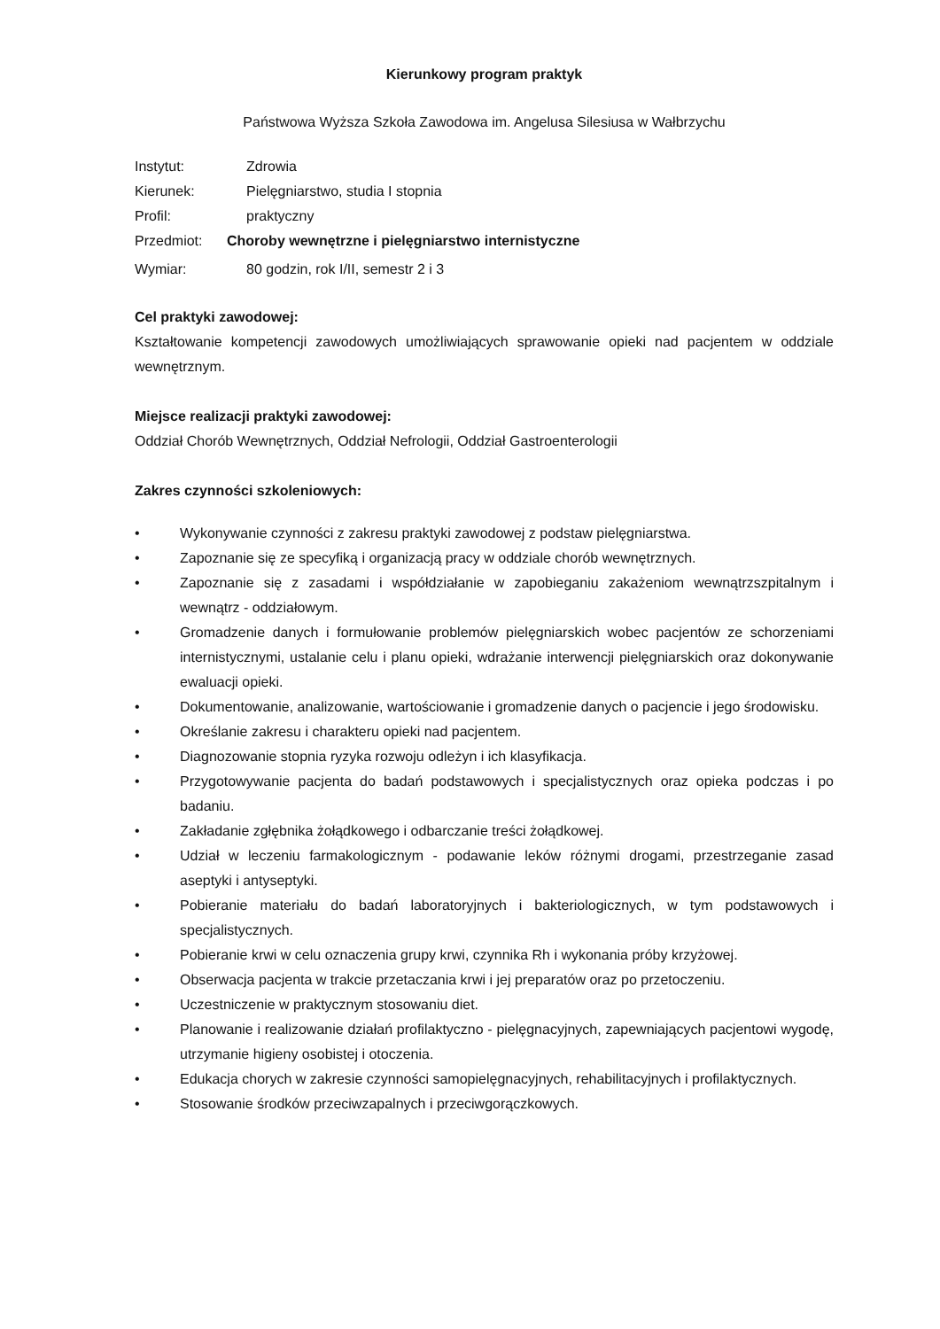Kierunkowy program praktyk
Państwowa Wyższa Szkoła Zawodowa im. Angelusa Silesiusa w Wałbrzychu
Instytut: Zdrowia
Kierunek: Pielęgniarstwo, studia I stopnia
Profil: praktyczny
Przedmiot: Choroby wewnętrzne i pielęgniarstwo internistyczne
Wymiar: 80 godzin, rok I/II, semestr 2 i 3
Cel praktyki zawodowej:
Kształtowanie kompetencji zawodowych umożliwiających sprawowanie opieki nad pacjentem w oddziale wewnętrznym.
Miejsce realizacji praktyki zawodowej:
Oddział Chorób Wewnętrznych, Oddział Nefrologii, Oddział Gastroenterologii
Zakres czynności szkoleniowych:
• Wykonywanie czynności z zakresu praktyki zawodowej z podstaw pielęgniarstwa.
• Zapoznanie się ze specyfiką i organizacją pracy w oddziale chorób wewnętrznych.
• Zapoznanie się z zasadami i współdziałanie w zapobieganiu zakażeniom wewnątrzszpitalnym i wewnątrz - oddziałowym.
• Gromadzenie danych i formułowanie problemów pielęgniarskich wobec pacjentów ze schorzeniami internistycznymi, ustalanie celu i planu opieki, wdrażanie interwencji pielęgniarskich oraz dokonywanie ewaluacji opieki.
• Dokumentowanie, analizowanie, wartościowanie i gromadzenie danych o pacjencie i jego środowisku.
• Określanie zakresu i charakteru opieki nad pacjentem.
• Diagnozowanie stopnia ryzyka rozwoju odleżyn i ich klasyfikacja.
• Przygotowywanie pacjenta do badań podstawowych i specjalistycznych oraz opieka podczas i po badaniu.
• Zakładanie zgłębnika żołądkowego i odbarczanie treści żołądkowej.
• Udział w leczeniu farmakologicznym - podawanie leków różnymi drogami, przestrzeganie zasad aseptyki i antyseptyki.
• Pobieranie materiału do badań laboratoryjnych i bakteriologicznych, w tym podstawowych i specjalistycznych.
• Pobieranie krwi w celu oznaczenia grupy krwi, czynnika Rh i wykonania próby krzyżowej.
• Obserwacja pacjenta w trakcie przetaczania krwi i jej preparatów oraz po przetoczeniu.
• Uczestniczenie w praktycznym stosowaniu diet.
• Planowanie i realizowanie działań profilaktyczno - pielęgnacyjnych, zapewniających pacjentowi wygodę, utrzymanie higieny osobistej i otoczenia.
• Edukacja chorych w zakresie czynności samopielęgnacyjnych, rehabilitacyjnych i profilaktycznych.
• Stosowanie środków przeciwzapalnych i przeciwgorączkowych.